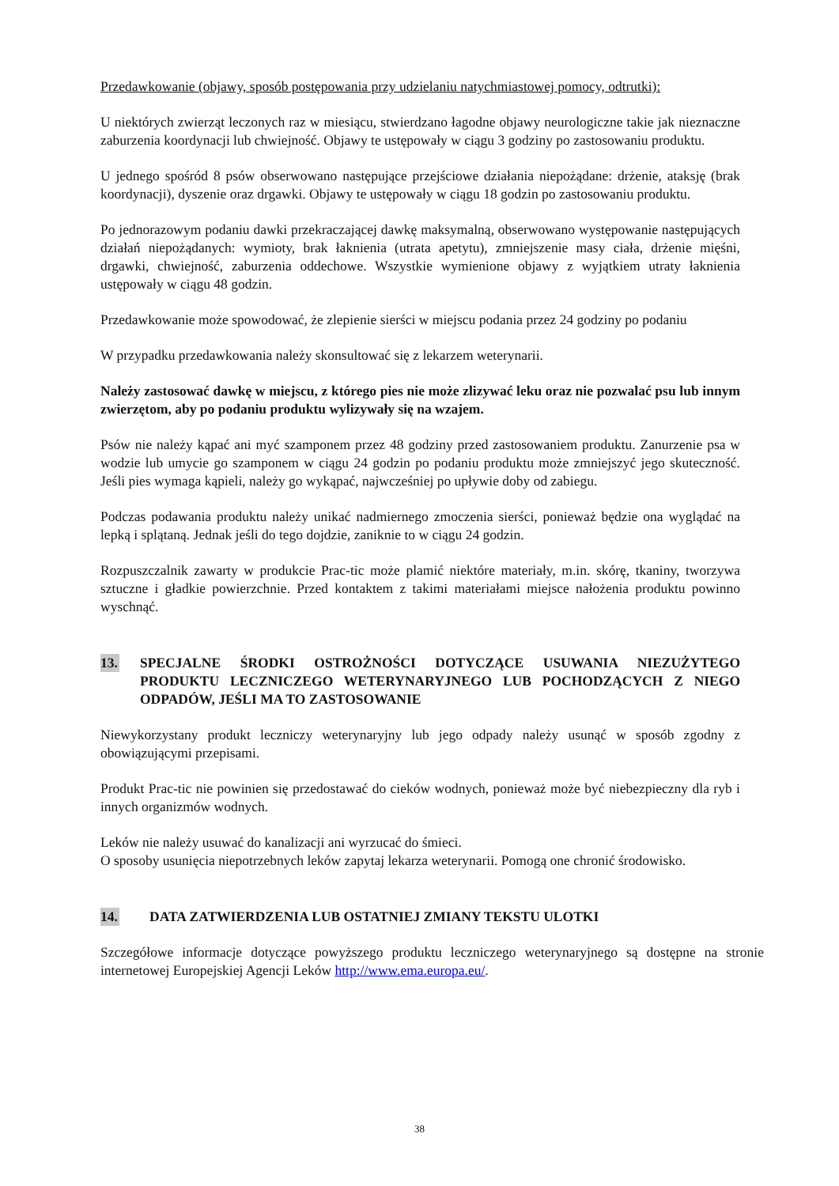Przedawkowanie (objawy, sposób postępowania przy udzielaniu natychmiastowej pomocy, odtrutki):
U niektórych zwierząt leczonych raz w miesiącu, stwierdzano łagodne objawy neurologiczne takie jak nieznaczne zaburzenia koordynacji lub chwiejność. Objawy te ustępowały w ciągu 3 godziny po zastosowaniu produktu.
U jednego spośród 8 psów obserwowano następujące przejściowe działania niepożądane: drżenie, ataksję (brak koordynacji), dyszenie oraz drgawki. Objawy te ustępowały w ciągu 18 godzin po zastosowaniu produktu.
Po jednorazowym podaniu dawki przekraczającej dawkę maksymalną, obserwowano występowanie następujących działań niepożądanych: wymioty, brak łaknienia (utrata apetytu), zmniejszenie masy ciała, drżenie mięśni, drgawki, chwiejność, zaburzenia oddechowe. Wszystkie wymienione objawy z wyjątkiem utraty łaknienia ustępowały w ciągu 48 godzin.
Przedawkowanie może spowodować, że zlepienie sierści w miejscu podania przez 24 godziny po podaniu
W przypadku przedawkowania należy skonsultować się z lekarzem weterynarii.
Należy zastosować dawkę w miejscu, z którego pies nie może zlizywać leku oraz nie pozwalać psu lub innym zwierzętom, aby po podaniu produktu wylizywały się na wzajem.
Psów nie należy kąpać ani myć szamponem przez 48 godziny przed zastosowaniem produktu. Zanurzenie psa w wodzie lub umycie go szamponem w ciągu 24 godzin po podaniu produktu może zmniejszyć jego skuteczność. Jeśli pies wymaga kąpieli, należy go wykąpać, najwcześniej po upływie doby od zabiegu.
Podczas podawania produktu należy unikać nadmiernego zmoczenia sierści, ponieważ będzie ona wyglądać na lepką i splątaną. Jednak jeśli do tego dojdzie, zaniknie to w ciągu 24 godzin.
Rozpuszczalnik zawarty w produkcie Prac-tic może plamić niektóre materiały, m.in. skórę, tkaniny, tworzywa sztuczne i gładkie powierzchnie. Przed kontaktem z takimi materiałami miejsce nałożenia produktu powinno wyschnąć.
13. SPECJALNE ŚRODKI OSTROŻNOŚCI DOTYCZĄCE USUWANIA NIEZUŻYTEGO PRODUKTU LECZNICZEGO WETERYNARYJNEGO LUB POCHODZĄCYCH Z NIEGO ODPADÓW, JEŚLI MA TO ZASTOSOWANIE
Niewykorzystany produkt leczniczy weterynaryjny lub jego odpady należy usunąć w sposób zgodny z obowiązującymi przepisami.
Produkt Prac-tic nie powinien się przedostawać do cieków wodnych, ponieważ może być niebezpieczny dla ryb i innych organizmów wodnych.
Leków nie należy usuwać do kanalizacji ani wyrzucać do śmieci.
O sposoby usunięcia niepotrzebnych leków zapytaj lekarza weterynarii. Pomogą one chronić środowisko.
14. DATA ZATWIERDZENIA LUB OSTATNIEJ ZMIANY TEKSTU ULOTKI
Szczegółowe informacje dotyczące powyższego produktu leczniczego weterynaryjnego są dostępne na stronie internetowej Europejskiej Agencji Leków http://www.ema.europa.eu/.
38